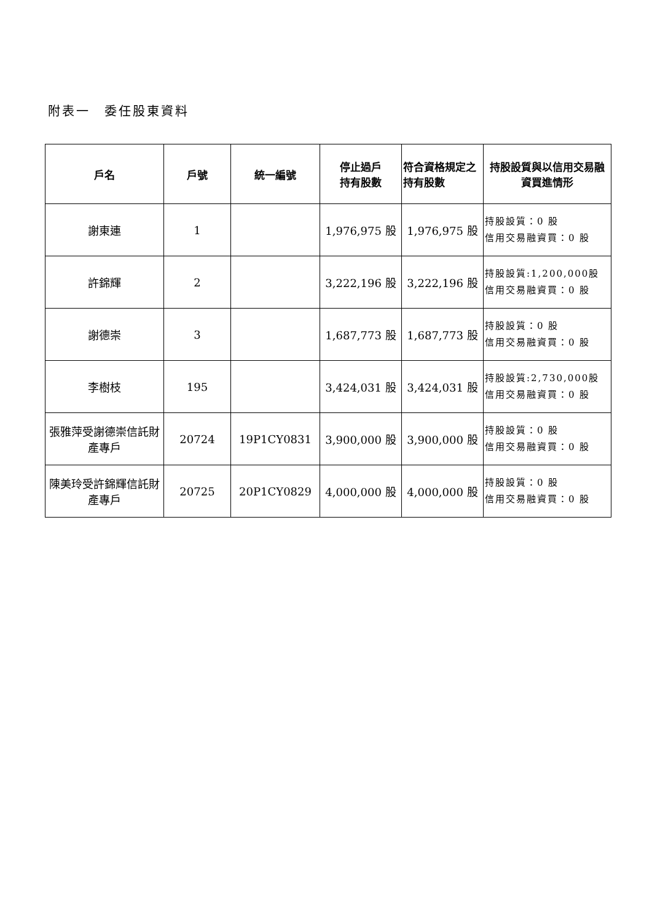附表一　委任股東資料
| 戶名 | 戶號 | 統一編號 | 停止過戶 持有股數 | 符合資格規定之持有股數 | 持股設質與以信用交易融資買進情形 |
| --- | --- | --- | --- | --- | --- |
| 謝東連 | 1 | | 1,976,975 股 | 1,976,975 股 | 持股設質：0 股 信用交易融資買：0 股 |
| 許錦輝 | 2 | | 3,222,196 股 | 3,222,196 股 | 持股設質:1,200,000股 信用交易融資買：0 股 |
| 謝德崇 | 3 | | 1,687,773 股 | 1,687,773 股 | 持股設質：0 股 信用交易融資買：0 股 |
| 李樹枝 | 195 | | 3,424,031 股 | 3,424,031 股 | 持股設質:2,730,000股 信用交易融資買：0 股 |
| 張雅萍受謝德崇信託財產專戶 | 20724 | 19P1CY0831 | 3,900,000 股 | 3,900,000 股 | 持股設質：0 股 信用交易融資買：0 股 |
| 陳美玲受許錦輝信託財產專戶 | 20725 | 20P1CY0829 | 4,000,000 股 | 4,000,000 股 | 持股設質：0 股 信用交易融資買：0 股 |